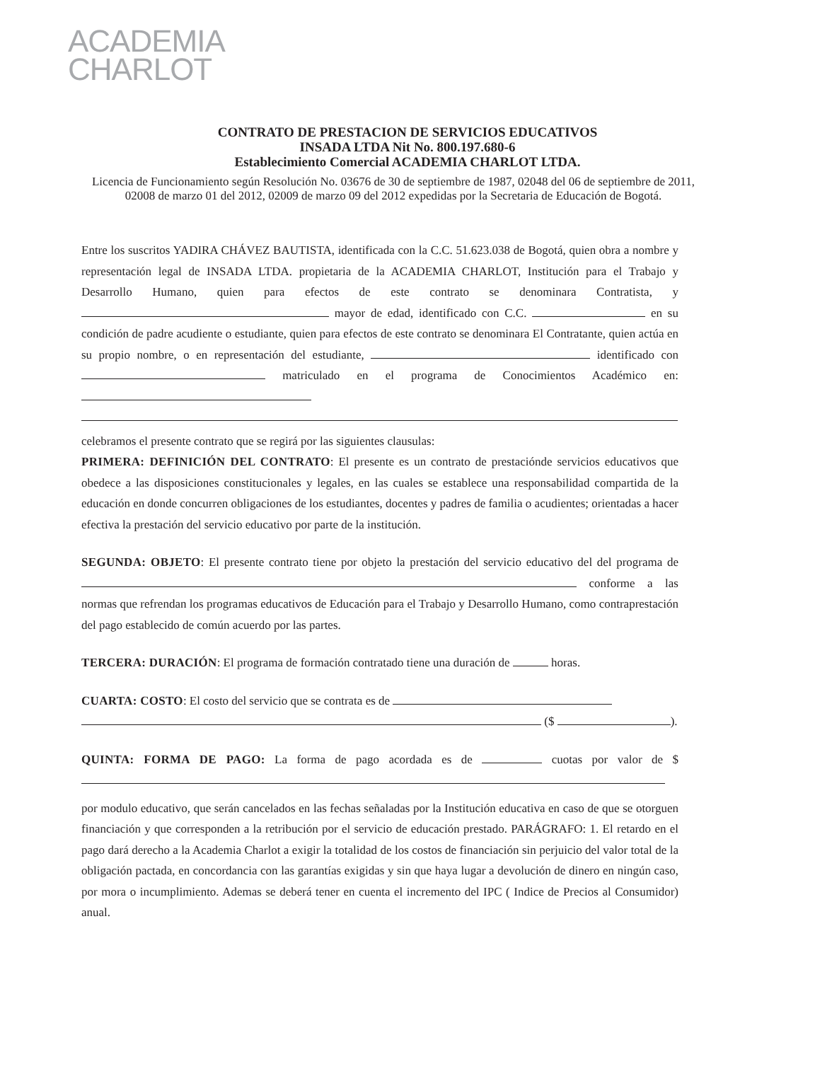ACADEMIA
CHARLOT
CONTRATO DE PRESTACION DE SERVICIOS EDUCATIVOS
INSADA LTDA Nit No. 800.197.680-6
Establecimiento Comercial ACADEMIA CHARLOT LTDA.
Licencia de Funcionamiento según Resolución No. 03676 de 30 de septiembre de 1987, 02048 del 06 de septiembre de 2011, 02008 de marzo 01 del 2012, 02009 de marzo 09 del 2012 expedidas por la Secretaria de Educación de Bogotá.
Entre los suscritos YADIRA CHÁVEZ BAUTISTA, identificada con la C.C. 51.623.038 de Bogotá, quien obra a nombre y representación legal de INSADA LTDA. propietaria de la ACADEMIA CHARLOT, Institución para el Trabajo y Desarrollo Humano, quien para efectos de este contrato se denominara Contratista, y mayor de edad, identificado con C.C. en su condición de padre acudiente o estudiante, quien para efectos de este contrato se denominara El Contratante, quien actúa en su propio nombre, o en representación del estudiante, identificado con matriculado en el programa de Conocimientos Académico en:
celebramos el presente contrato que se regirá por las siguientes clausulas:
PRIMERA: DEFINICIÓN DEL CONTRATO: El presente es un contrato de prestaciónde servicios educativos que obedece a las disposiciones constitucionales y legales, en las cuales se establece una responsabilidad compartida de la educación en donde concurren obligaciones de los estudiantes, docentes y padres de familia o acudientes; orientadas a hacer efectiva la prestación del servicio educativo por parte de la institución.
SEGUNDA: OBJETO: El presente contrato tiene por objeto la prestación del servicio educativo del del programa de conforme a las normas que refrendan los programas educativos de Educación para el Trabajo y Desarrollo Humano, como contraprestación del pago establecido de común acuerdo por las partes.
TERCERA: DURACIÓN: El programa de formación contratado tiene una duración de horas.
CUARTA: COSTO: El costo del servicio que se contrata es de
($ ).
QUINTA: FORMA DE PAGO: La forma de pago acordada es de cuotas por valor de $
por modulo educativo, que serán cancelados en las fechas señaladas por la Institución educativa en caso de que se otorguen financiación y que corresponden a la retribución por el servicio de educación prestado. PARÁGRAFO: 1. El retardo en el pago dará derecho a la Academia Charlot a exigir la totalidad de los costos de financiación sin perjuicio del valor total de la obligación pactada, en concordancia con las garantías exigidas y sin que haya lugar a devolución de dinero en ningún caso, por mora o incumplimiento. Ademas se deberá tener en cuenta el incremento del IPC ( Indice de Precios al Consumidor) anual.